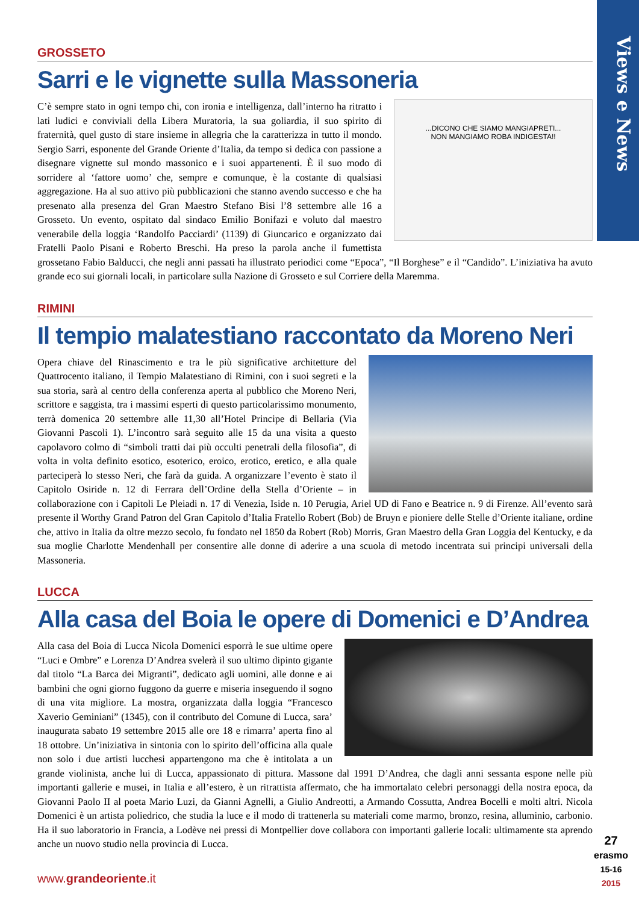Views e News
GROSSETO
Sarri e le vignette sulla Massoneria
...DICONO CHE SIAMO MANGIAPRETI...
NON MANGIAMO ROBA INDIGESTA!!
C’è sempre stato in ogni tempo chi, con ironia e intelligenza, dall’interno ha ritratto i lati ludici e conviviali della Libera Muratoria, la sua goliardia, il suo spirito di fraternità, quel gusto di stare insieme in allegria che la caratterizza in tutto il mondo. Sergio Sarri, esponente del Grande Oriente d’Italia, da tempo si dedica con passione a disegnare vignette sul mondo massonico e i suoi appartenenti. È il suo modo di sorridere al ‘fattore uomo’ che, sempre e comunque, è la costante di qualsiasi aggregazione. Ha al suo attivo più pubblicazioni che stanno avendo successo e che ha presenato alla presenza del Gran Maestro Stefano Bisi l’8 settembre alle 16 a Grosseto. Un evento, ospitato dal sindaco Emilio Bonifazi e voluto dal maestro venerabile della loggia ‘Randolfo Pacciardi’ (1139) di Giuncarico e organizzato dai Fratelli Paolo Pisani e Roberto Breschi. Ha preso la parola anche il fumettista grossetano Fabio Balducci, che negli anni passati ha illustrato periodici come “Epoca”, “Il Borghese” e il “Candido”. L’iniziativa ha avuto grande eco sui giornali locali, in particolare sulla Nazione di Grosseto e sul Corriere della Maremma.
RIMINI
Il tempio malatestiano raccontato da Moreno Neri
Opera chiave del Rinascimento e tra le più significative architetture del Quattrocento italiano, il Tempio Malatestiano di Rimini, con i suoi segreti e la sua storia, sarà al centro della conferenza aperta al pubblico che Moreno Neri, scrittore e saggista, tra i massimi esperti di questo particolarissimo monumento, terrà domenica 20 settembre alle 11,30 all’Hotel Principe di Bellaria (Via Giovanni Pascoli 1). L’incontro sarà seguito alle 15 da una visita a questo capolavoro colmo di “simboli tratti dai più occulti penetrali della filosofia”, di volta in volta definito esotico, esoterico, eroico, erotico, eretico, e alla quale parteciperà lo stesso Neri, che farà da guida. A organizzare l’evento è stato il Capitolo Osiride n. 12 di Ferrara dell’Ordine della Stella d’Oriente – in collaborazione con i Capitoli Le Pleiadi n. 17 di Venezia, Iside n. 10 Perugia, Ariel UD di Fano e Beatrice n. 9 di Firenze. All’evento sarà presente il Worthy Grand Patron del Gran Capitolo d’Italia Fratello Robert (Bob) de Bruyn e pioniere delle Stelle d’Oriente italiane, ordine che, attivo in Italia da oltre mezzo secolo, fu fondato nel 1850 da Robert (Rob) Morris, Gran Maestro della Gran Loggia del Kentucky, e da sua moglie Charlotte Mendenhall per consentire alle donne di aderire a una scuola di metodo incentrata sui principi universali della Massoneria.
LUCCA
Alla casa del Boia le opere di Domenici e D’Andrea
Alla casa del Boia di Lucca Nicola Domenici esporrà le sue ultime opere “Luci e Ombre” e Lorenza D’Andrea svelerà il suo ultimo dipinto gigante dal titolo “La Barca dei Migranti”, dedicato agli uomini, alle donne e ai bambini che ogni giorno fuggono da guerre e miseria inseguendo il sogno di una vita migliore. La mostra, organizzata dalla loggia “Francesco Xaverio Geminiani” (1345), con il contributo del Comune di Lucca, sara’ inaugurata sabato 19 settembre 2015 alle ore 18 e rimarra’ aperta fino al 18 ottobre. Un’iniziativa in sintonia con lo spirito dell’officina alla quale non solo i due artisti lucchesi appartengono ma che è intitolata a un grande violinista, anche lui di Lucca, appassionato di pittura. Massone dal 1991 D’Andrea, che dagli anni sessanta espone nelle più importanti gallerie e musei, in Italia e all’estero, è un ritrattista affermato, che ha immortalato celebri personaggi della nostra epoca, da Giovanni Paolo II al poeta Mario Luzi, da Gianni Agnelli, a Giulio Andreotti, a Armando Cossutta, Andrea Bocelli e molti altri. Nicola Domenici è un artista poliedrico, che studia la luce e il modo di trattenerla su materiali come marmo, bronzo, resina, alluminio, carbonio. Ha il suo laboratorio in Francia, a Lodève nei pressi di Montpellier dove collabora con importanti gallerie locali: ultimamente sta aprendo anche un nuovo studio nella provincia di Lucca.
www.grandeoriente.it
27
erasmo
15-16
2015